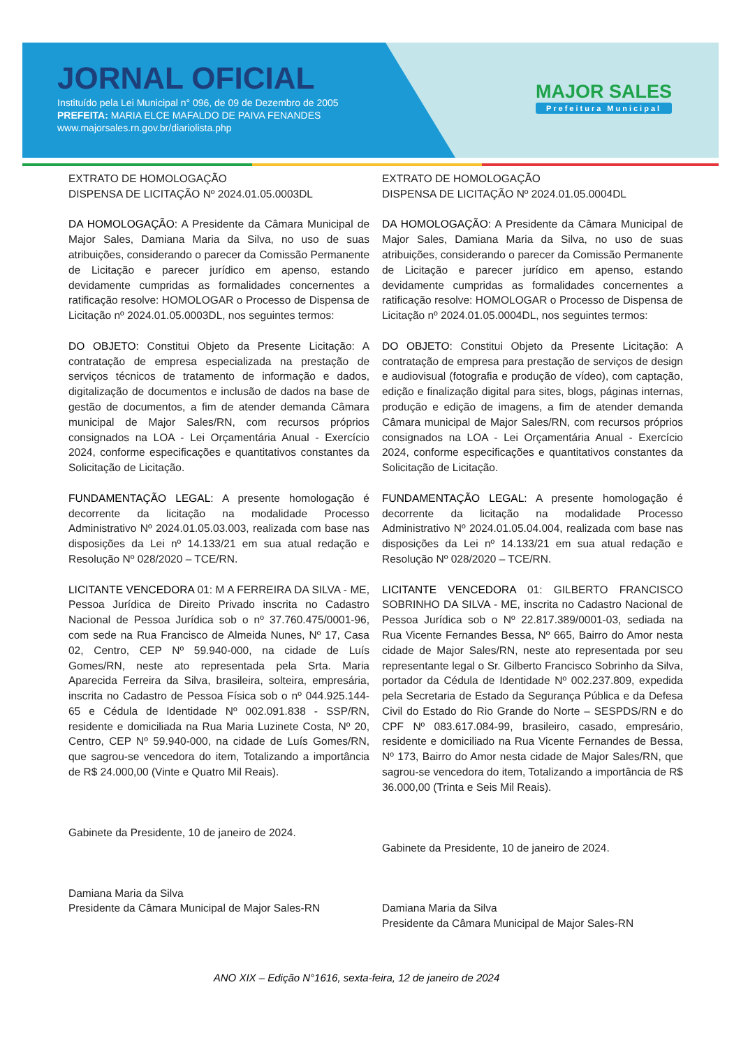JORNAL OFICIAL
Instituído pela Lei Municipal n° 096, de 09 de Dezembro de 2005
PREFEITA: MARIA ELCE MAFALDO DE PAIVA FENANDES
www.majorsales.rn.gov.br/diariolista.php
MAJOR SALES
Prefeitura Municipal
EXTRATO DE HOMOLOGAÇÃO
DISPENSA DE LICITAÇÃO Nº 2024.01.05.0003DL
DA HOMOLOGAÇÃO: A Presidente da Câmara Municipal de Major Sales, Damiana Maria da Silva, no uso de suas atribuições, considerando o parecer da Comissão Permanente de Licitação e parecer jurídico em apenso, estando devidamente cumpridas as formalidades concernentes a ratificação resolve: HOMOLOGAR o Processo de Dispensa de Licitação nº 2024.01.05.0003DL, nos seguintes termos:
DO OBJETO: Constitui Objeto da Presente Licitação: A contratação de empresa especializada na prestação de serviços técnicos de tratamento de informação e dados, digitalização de documentos e inclusão de dados na base de gestão de documentos, a fim de atender demanda Câmara municipal de Major Sales/RN, com recursos próprios consignados na LOA - Lei Orçamentária Anual - Exercício 2024, conforme especificações e quantitativos constantes da Solicitação de Licitação.
FUNDAMENTAÇÃO LEGAL: A presente homologação é decorrente da licitação na modalidade Processo Administrativo Nº 2024.01.05.03.003, realizada com base nas disposições da Lei nº 14.133/21 em sua atual redação e Resolução Nº 028/2020 – TCE/RN.
LICITANTE VENCEDORA 01: M A FERREIRA DA SILVA - ME, Pessoa Jurídica de Direito Privado inscrita no Cadastro Nacional de Pessoa Jurídica sob o nº 37.760.475/0001-96, com sede na Rua Francisco de Almeida Nunes, Nº 17, Casa 02, Centro, CEP Nº 59.940-000, na cidade de Luís Gomes/RN, neste ato representada pela Srta. Maria Aparecida Ferreira da Silva, brasileira, solteira, empresária, inscrita no Cadastro de Pessoa Física sob o nº 044.925.144-65 e Cédula de Identidade Nº 002.091.838 - SSP/RN, residente e domiciliada na Rua Maria Luzinete Costa, Nº 20, Centro, CEP Nº 59.940-000, na cidade de Luís Gomes/RN, que sagrou-se vencedora do item, Totalizando a importância de R$ 24.000,00 (Vinte e Quatro Mil Reais).
Gabinete da Presidente, 10 de janeiro de 2024.
Damiana Maria da Silva
Presidente da Câmara Municipal de Major Sales-RN
EXTRATO DE HOMOLOGAÇÃO
DISPENSA DE LICITAÇÃO Nº 2024.01.05.0004DL
DA HOMOLOGAÇÃO: A Presidente da Câmara Municipal de Major Sales, Damiana Maria da Silva, no uso de suas atribuições, considerando o parecer da Comissão Permanente de Licitação e parecer jurídico em apenso, estando devidamente cumpridas as formalidades concernentes a ratificação resolve: HOMOLOGAR o Processo de Dispensa de Licitação nº 2024.01.05.0004DL, nos seguintes termos:
DO OBJETO: Constitui Objeto da Presente Licitação: A contratação de empresa para prestação de serviços de design e audiovisual (fotografia e produção de vídeo), com captação, edição e finalização digital para sites, blogs, páginas internas, produção e edição de imagens, a fim de atender demanda Câmara municipal de Major Sales/RN, com recursos próprios consignados na LOA - Lei Orçamentária Anual - Exercício 2024, conforme especificações e quantitativos constantes da Solicitação de Licitação.
FUNDAMENTAÇÃO LEGAL: A presente homologação é decorrente da licitação na modalidade Processo Administrativo Nº 2024.01.05.04.004, realizada com base nas disposições da Lei nº 14.133/21 em sua atual redação e Resolução Nº 028/2020 – TCE/RN.
LICITANTE VENCEDORA 01: GILBERTO FRANCISCO SOBRINHO DA SILVA - ME, inscrita no Cadastro Nacional de Pessoa Jurídica sob o Nº 22.817.389/0001-03, sediada na Rua Vicente Fernandes Bessa, Nº 665, Bairro do Amor nesta cidade de Major Sales/RN, neste ato representada por seu representante legal o Sr. Gilberto Francisco Sobrinho da Silva, portador da Cédula de Identidade Nº 002.237.809, expedida pela Secretaria de Estado da Segurança Pública e da Defesa Civil do Estado do Rio Grande do Norte – SESPDS/RN e do CPF Nº 083.617.084-99, brasileiro, casado, empresário, residente e domiciliado na Rua Vicente Fernandes de Bessa, Nº 173, Bairro do Amor nesta cidade de Major Sales/RN, que sagrou-se vencedora do item, Totalizando a importância de R$ 36.000,00 (Trinta e Seis Mil Reais).
Gabinete da Presidente, 10 de janeiro de 2024.
Damiana Maria da Silva
Presidente da Câmara Municipal de Major Sales-RN
ANO XIX – Edição N°1616, sexta-feira, 12 de janeiro de 2024